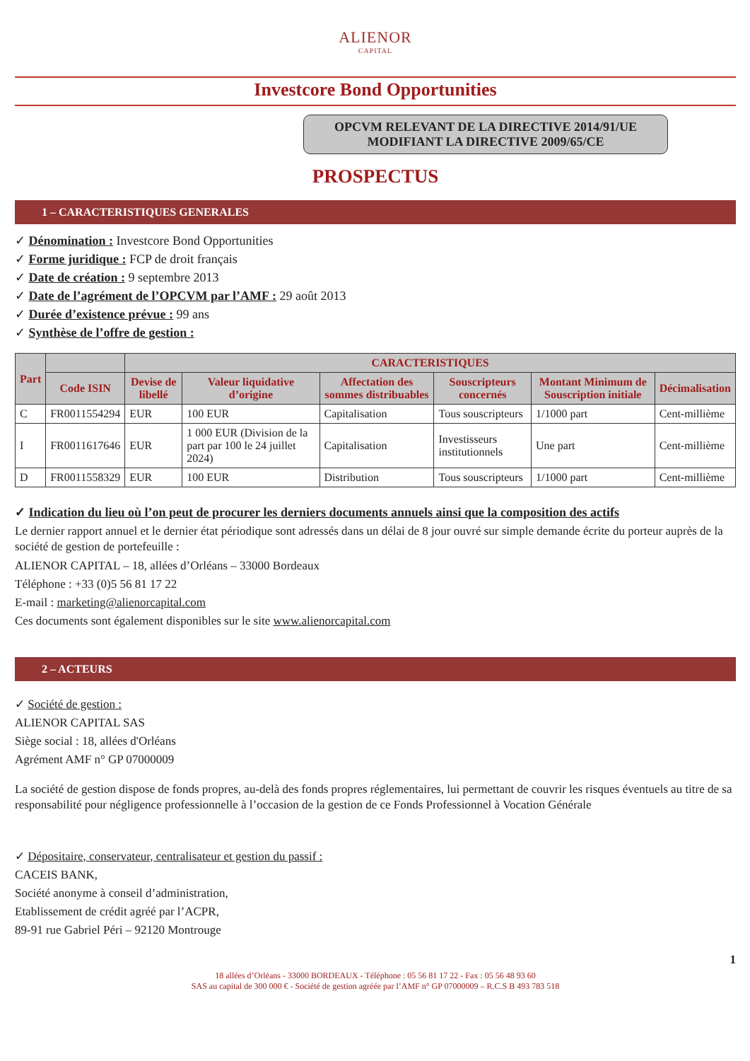ALIENOR
CAPITAL
Investcore Bond Opportunities
OPCVM RELEVANT DE LA DIRECTIVE 2014/91/UE
MODIFIANT LA DIRECTIVE 2009/65/CE
PROSPECTUS
1 – CARACTERISTIQUES GENERALES
✓ Dénomination : Investcore Bond Opportunities
✓ Forme juridique : FCP de droit français
✓ Date de création : 9 septembre 2013
✓ Date de l’agrément de l’OPCVM par l’AMF : 29 août 2013
✓ Durée d’existence prévue : 99 ans
✓ Synthèse de l’offre de gestion :
| Part | | CARACTERISTIQUES | | | | | |
| --- | --- | --- | --- | --- | --- | --- | --- |
| | Code ISIN | Devise de libellé | Valeur liquidative d’origine | Affectation des sommes distribuables | Souscripteurs concernés | Montant Minimum de Souscription initiale | Décimalisation |
| C | FR0011554294 | EUR | 100 EUR | Capitalisation | Tous souscripteurs | 1/1000 part | Cent-millième |
| I | FR0011617646 | EUR | 1 000 EUR (Division de la part par 100 le 24 juillet 2024) | Capitalisation | Investisseurs institutionnels | Une part | Cent-millième |
| D | FR0011558329 | EUR | 100 EUR | Distribution | Tous souscripteurs | 1/1000 part | Cent-millième |
✓ Indication du lieu où l’on peut de procurer les derniers documents annuels ainsi que la composition des actifs
Le dernier rapport annuel et le dernier état périodique sont adressés dans un délai de 8 jour ouvré sur simple demande écrite du porteur auprès de la société de gestion de portefeuille :
ALIENOR CAPITAL – 18, allées d’Orléans – 33000 Bordeaux
Téléphone : +33 (0)5 56 81 17 22
E-mail : marketing@alienorcapital.com
Ces documents sont également disponibles sur le site www.alienorcapital.com
2 – ACTEURS
✓ Société de gestion :
ALIENOR CAPITAL SAS
Siège social : 18, allées d'Orléans
Agrément AMF n° GP 07000009
La société de gestion dispose de fonds propres, au-delà des fonds propres réglementaires, lui permettant de couvrir les risques éventuels au titre de sa responsabilité pour négligence professionnelle à l’occasion de la gestion de ce Fonds Professionnel à Vocation Générale
✓ Dépositaire, conservateur, centralisateur et gestion du passif :
CACEIS BANK,
Société anonyme à conseil d’administration,
Etablissement de crédit agréé par l’ACPR,
89-91 rue Gabriel Péri – 92120 Montrouge
1
18 allées d’Orléans - 33000 BORDEAUX - Téléphone : 05 56 81 17 22 - Fax : 05 56 48 93 60
SAS au capital de 300 000 € - Société de gestion agréée par l’AMF n° GP 07000009 – R.C.S B 493 783 518